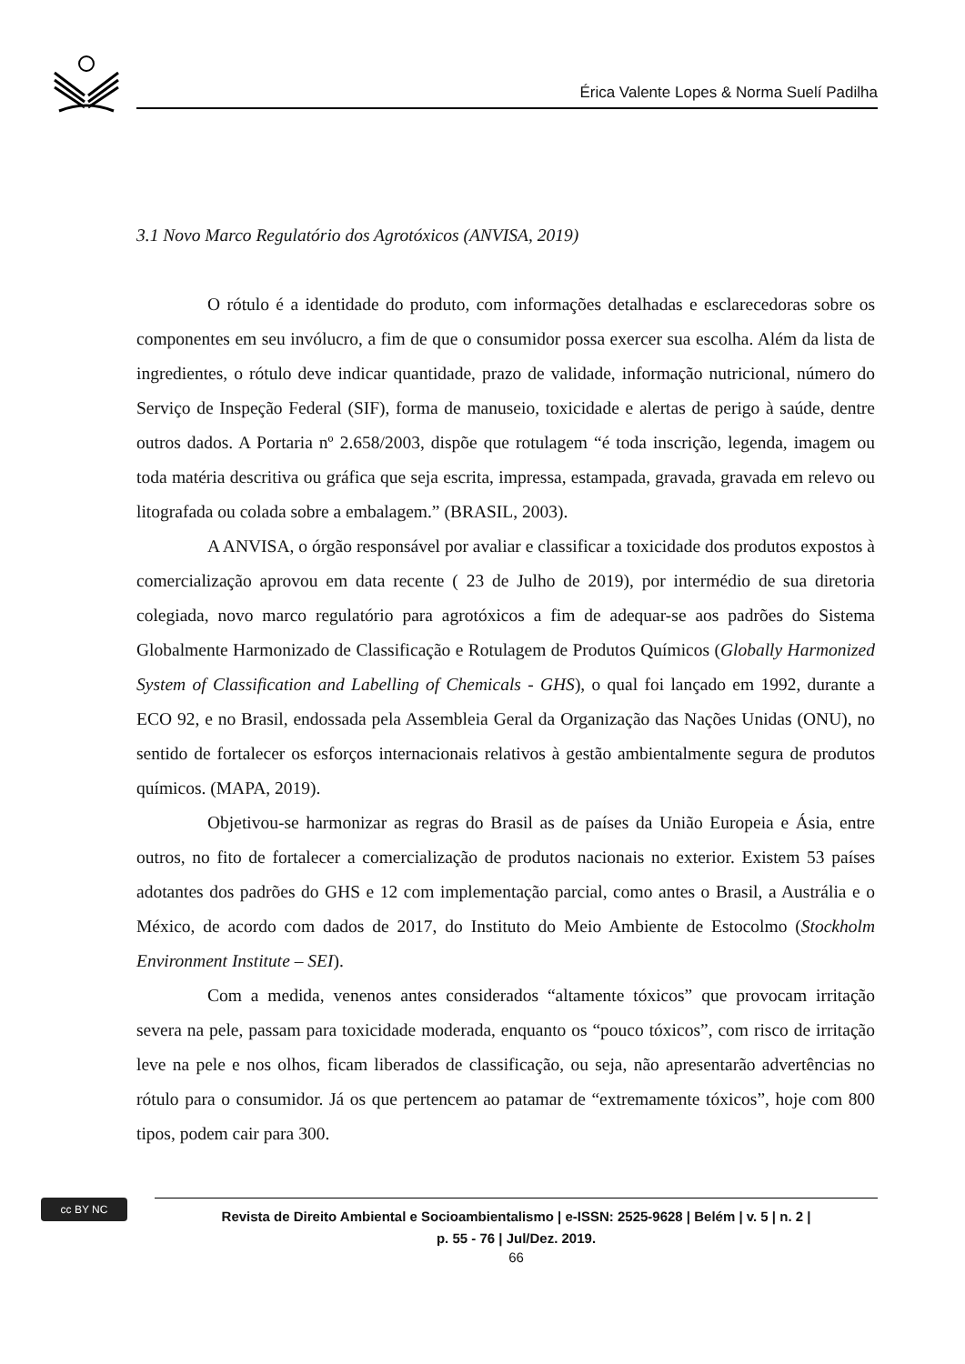Érica Valente Lopes & Norma Suelí Padilha
3.1 Novo Marco Regulatório dos Agrotóxicos (ANVISA, 2019)
O rótulo é a identidade do produto, com informações detalhadas e esclarecedoras sobre os componentes em seu invólucro, a fim de que o consumidor possa exercer sua escolha. Além da lista de ingredientes, o rótulo deve indicar quantidade, prazo de validade, informação nutricional, número do Serviço de Inspeção Federal (SIF), forma de manuseio, toxicidade e alertas de perigo à saúde, dentre outros dados. A Portaria nº 2.658/2003, dispõe que rotulagem “é toda inscrição, legenda, imagem ou toda matéria descritiva ou gráfica que seja escrita, impressa, estampada, gravada, gravada em relevo ou litografada ou colada sobre a embalagem.” (BRASIL, 2003).
A ANVISA, o órgão responsável por avaliar e classificar a toxicidade dos produtos expostos à comercialização aprovou em data recente ( 23 de Julho de 2019), por intermédio de sua diretoria colegiada, novo marco regulatório para agrotóxicos a fim de adequar-se aos padrões do Sistema Globalmente Harmonizado de Classificação e Rotulagem de Produtos Químicos (Globally Harmonized System of Classification and Labelling of Chemicals - GHS), o qual foi lançado em 1992, durante a ECO 92, e no Brasil, endossada pela Assembleia Geral da Organização das Nações Unidas (ONU), no sentido de fortalecer os esforços internacionais relativos à gestão ambientalmente segura de produtos químicos. (MAPA, 2019).
Objetivou-se harmonizar as regras do Brasil as de países da União Europeia e Ásia, entre outros, no fito de fortalecer a comercialização de produtos nacionais no exterior. Existem 53 países adotantes dos padrões do GHS e 12 com implementação parcial, como antes o Brasil, a Austrália e o México, de acordo com dados de 2017, do Instituto do Meio Ambiente de Estocolmo (Stockholm Environment Institute – SEI).
Com a medida, venenos antes considerados “altamente tóxicos” que provocam irritação severa na pele, passam para toxicidade moderada, enquanto os “pouco tóxicos”, com risco de irritação leve na pele e nos olhos, ficam liberados de classificação, ou seja, não apresentarão advertências no rótulo para o consumidor. Já os que pertencem ao patamar de “extremamente tóxicos”, hoje com 800 tipos, podem cair para 300.
cc BY NC
Revista de Direito Ambiental e Socioambientalismo | e-ISSN: 2525-9628 | Belém | v. 5 | n. 2 |
p. 55 - 76 | Jul/Dez. 2019.
66